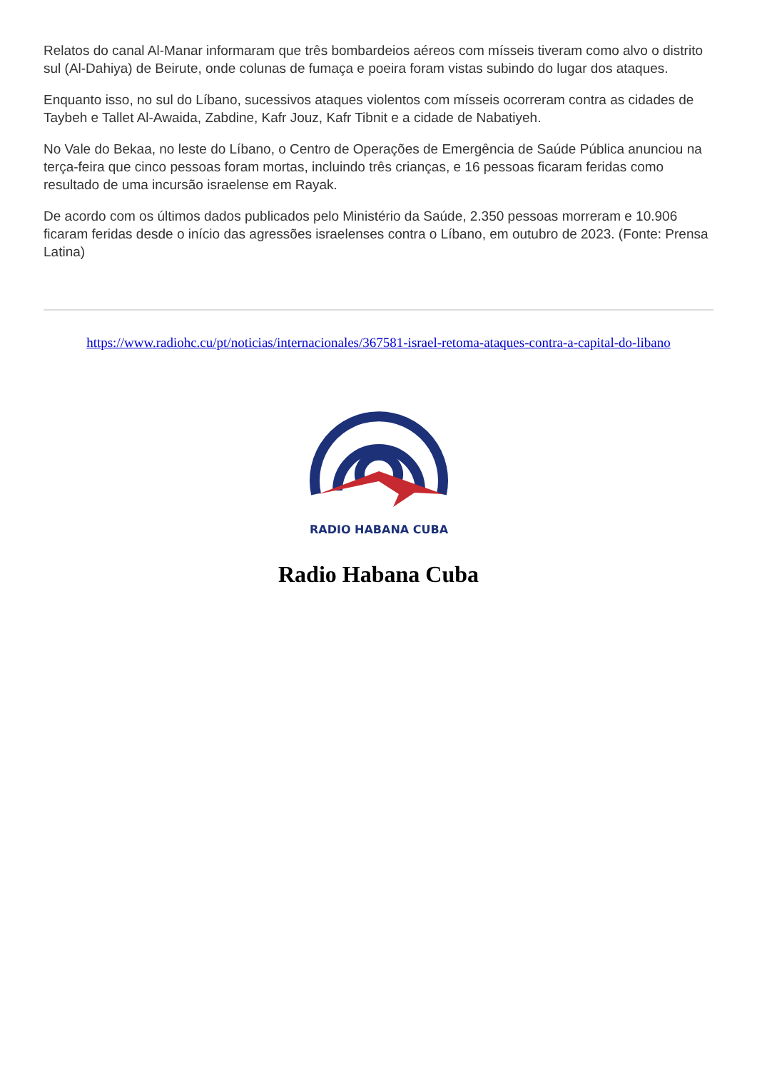Relatos do canal Al-Manar informaram que três bombardeios aéreos com mísseis tiveram como alvo o distrito sul (Al-Dahiya) de Beirute, onde colunas de fumaça e poeira foram vistas subindo do lugar dos ataques.
Enquanto isso, no sul do Líbano, sucessivos ataques violentos com mísseis ocorreram contra as cidades de Taybeh e Tallet Al-Awaida, Zabdine, Kafr Jouz, Kafr Tibnit e a cidade de Nabatiyeh.
No Vale do Bekaa, no leste do Líbano, o Centro de Operações de Emergência de Saúde Pública anunciou na terça-feira que cinco pessoas foram mortas, incluindo três crianças, e 16 pessoas ficaram feridas como resultado de uma incursão israelense em Rayak.
De acordo com os últimos dados publicados pelo Ministério da Saúde, 2.350 pessoas morreram e 10.906 ficaram feridas desde o início das agressões israelenses contra o Líbano, em outubro de 2023. (Fonte: Prensa Latina)
https://www.radiohc.cu/pt/noticias/internacionales/367581-israel-retoma-ataques-contra-a-capital-do-libano
RADIO HABANA CUBA
Radio Habana Cuba